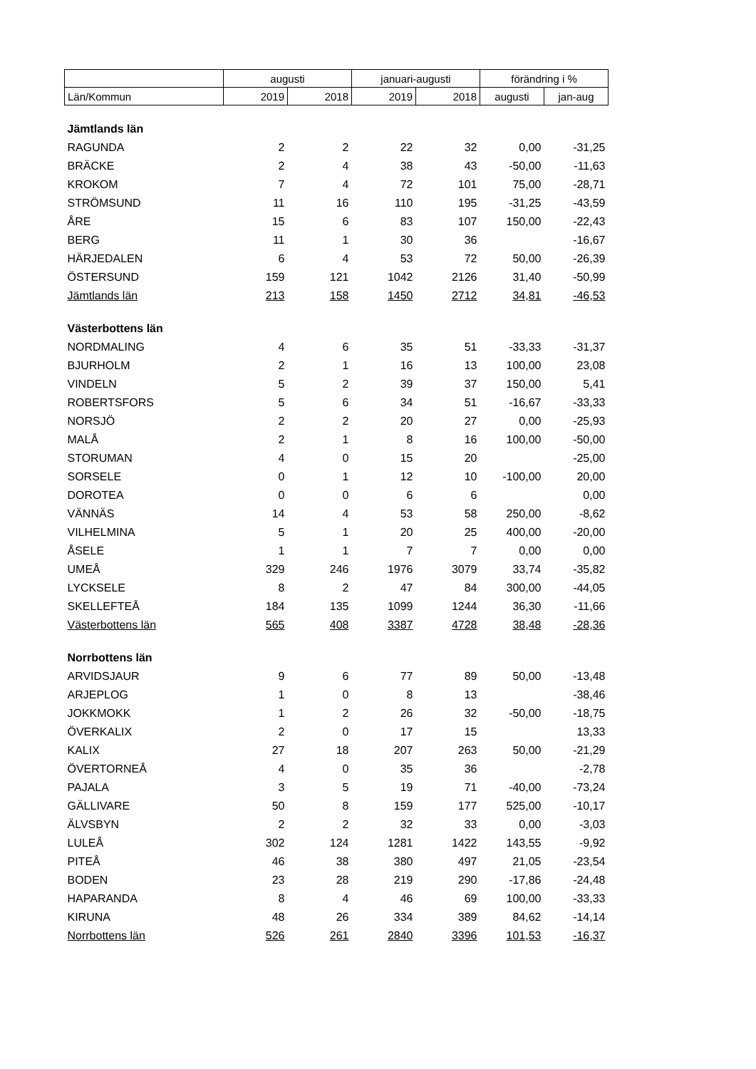| | augusti | | januari-augusti | | förändring i % | |
| --- | --- | --- | --- | --- | --- | --- |
| Län/Kommun | 2019 | 2018 | 2019 | 2018 | augusti | jan-aug |
| Jämtlands län | | | | | | |
| RAGUNDA | 2 | 2 | 22 | 32 | 0,00 | -31,25 |
| BRÄCKE | 2 | 4 | 38 | 43 | -50,00 | -11,63 |
| KROKOM | 7 | 4 | 72 | 101 | 75,00 | -28,71 |
| STRÖMSUND | 11 | 16 | 110 | 195 | -31,25 | -43,59 |
| ÅRE | 15 | 6 | 83 | 107 | 150,00 | -22,43 |
| BERG | 11 | 1 | 30 | 36 | | -16,67 |
| HÄRJEDALEN | 6 | 4 | 53 | 72 | 50,00 | -26,39 |
| ÖSTERSUND | 159 | 121 | 1042 | 2126 | 31,40 | -50,99 |
| Jämtlands län | 213 | 158 | 1450 | 2712 | 34,81 | -46,53 |
| Västerbottens län | | | | | | |
| NORDMALING | 4 | 6 | 35 | 51 | -33,33 | -31,37 |
| BJURHOLM | 2 | 1 | 16 | 13 | 100,00 | 23,08 |
| VINDELN | 5 | 2 | 39 | 37 | 150,00 | 5,41 |
| ROBERTSFORS | 5 | 6 | 34 | 51 | -16,67 | -33,33 |
| NORSJÖ | 2 | 2 | 20 | 27 | 0,00 | -25,93 |
| MALÅ | 2 | 1 | 8 | 16 | 100,00 | -50,00 |
| STORUMAN | 4 | 0 | 15 | 20 | | -25,00 |
| SORSELE | 0 | 1 | 12 | 10 | -100,00 | 20,00 |
| DOROTEA | 0 | 0 | 6 | 6 | | 0,00 |
| VÄNNÄS | 14 | 4 | 53 | 58 | 250,00 | -8,62 |
| VILHELMINA | 5 | 1 | 20 | 25 | 400,00 | -20,00 |
| ÅSELE | 1 | 1 | 7 | 7 | 0,00 | 0,00 |
| UMEÅ | 329 | 246 | 1976 | 3079 | 33,74 | -35,82 |
| LYCKSELE | 8 | 2 | 47 | 84 | 300,00 | -44,05 |
| SKELLEFTEÅ | 184 | 135 | 1099 | 1244 | 36,30 | -11,66 |
| Västerbottens län | 565 | 408 | 3387 | 4728 | 38,48 | -28,36 |
| Norrbottens län | | | | | | |
| ARVIDSJAUR | 9 | 6 | 77 | 89 | 50,00 | -13,48 |
| ARJEPLOG | 1 | 0 | 8 | 13 | | -38,46 |
| JOKKMOKK | 1 | 2 | 26 | 32 | -50,00 | -18,75 |
| ÖVERKALIX | 2 | 0 | 17 | 15 | | 13,33 |
| KALIX | 27 | 18 | 207 | 263 | 50,00 | -21,29 |
| ÖVERTORNEÅ | 4 | 0 | 35 | 36 | | -2,78 |
| PAJALA | 3 | 5 | 19 | 71 | -40,00 | -73,24 |
| GÄLLIVARE | 50 | 8 | 159 | 177 | 525,00 | -10,17 |
| ÄLVSBYN | 2 | 2 | 32 | 33 | 0,00 | -3,03 |
| LULEÅ | 302 | 124 | 1281 | 1422 | 143,55 | -9,92 |
| PITEÅ | 46 | 38 | 380 | 497 | 21,05 | -23,54 |
| BODEN | 23 | 28 | 219 | 290 | -17,86 | -24,48 |
| HAPARANDA | 8 | 4 | 46 | 69 | 100,00 | -33,33 |
| KIRUNA | 48 | 26 | 334 | 389 | 84,62 | -14,14 |
| Norrbottens län | 526 | 261 | 2840 | 3396 | 101,53 | -16,37 |